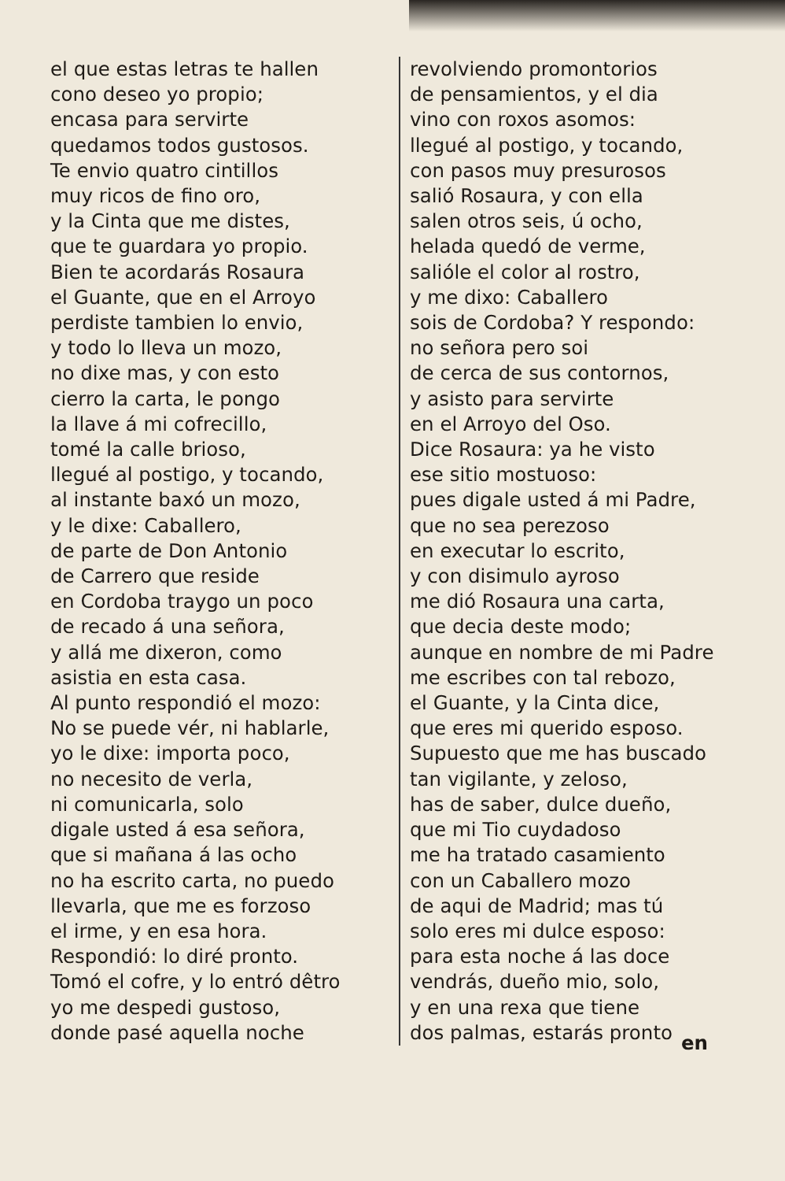el que estas letras te hallen
cono deseo yo propio;
encasa para servirte
quedamos todos gustosos.
Te envio quatro cintillos
muy ricos de fino oro,
y la Cinta que me distes,
que te guardara yo propio.
Bien te acordarás Rosaura
el Guante, que en el Arroyo
perdiste tambien lo envio,
y todo lo lleva un mozo,
no dixe mas, y con esto
cierro la carta, le pongo
la llave á mi cofrecillo,
tomé la calle brioso,
llegué al postigo, y tocando,
al instante baxó un mozo,
y le dixe: Caballero,
de parte de Don Antonio
de Carrero que reside
en Cordoba traygo un poco
de recado á una señora,
y allá me dixeron, como
asistia en esta casa.
Al punto respondió el mozo:
No se puede vér, ni hablarle,
yo le dixe: importa poco,
no necesito de verla,
ni comunicarla, solo
digale usted á esa señora,
que si mañana á las ocho
no ha escrito carta, no puedo
llevarla, que me es forzoso
el irme, y en esa hora.
Respondió: lo diré pronto.
Tomó el cofre, y lo entró dêtro
yo me despedi gustoso,
donde pasé aquella noche
revolviendo promontorios
de pensamientos, y el dia
vino con roxos asomos:
llegué al postigo, y tocando,
con pasos muy presurosos
salió Rosaura, y con ella
salen otros seis, ú ocho,
helada quedó de verme,
salióle el color al rostro,
y me dixo: Caballero
sois de Cordoba? Y respondo:
no señora pero soi
de cerca de sus contornos,
y asisto para servirte
en el Arroyo del Oso.
Dice Rosaura: ya he visto
ese sitio mostuoso:
pues digale usted á mi Padre,
que no sea perezoso
en executar lo escrito,
y con disimulo ayroso
me dió Rosaura una carta,
que decia deste modo;
aunque en nombre de mi Padre
me escribes con tal rebozo,
el Guante, y la Cinta dice,
que eres mi querido esposo.
Supuesto que me has buscado
tan vigilante, y zeloso,
has de saber, dulce dueño,
que mi Tio cuydadoso
me ha tratado casamiento
con un Caballero mozo
de aqui de Madrid; mas tú
solo eres mi dulce esposo:
para esta noche á las doce
vendrás, dueño mio, solo,
y en una rexa que tiene
dos palmas, estarás pronto
en